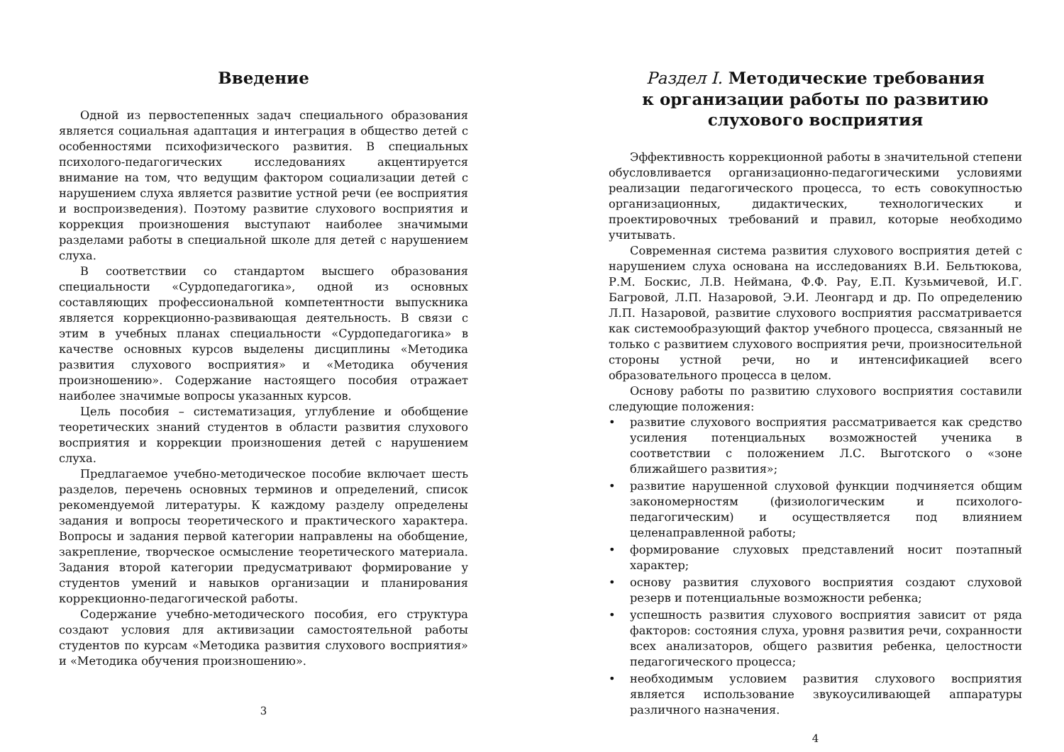Введение
Одной из первостепенных задач специального образования является социальная адаптация и интеграция в общество детей с особенностями психофизического развития. В специальных психолого-педагогических исследованиях акцентируется внимание на том, что ведущим фактором социализации детей с нарушением слуха является развитие устной речи (ее восприятия и воспроизведения). Поэтому развитие слухового восприятия и коррекция произношения выступают наиболее значимыми разделами работы в специальной школе для детей с нарушением слуха.
В соответствии со стандартом высшего образования специальности «Сурдопедагогика», одной из основных составляющих профессиональной компетентности выпускника является коррекционно-развивающая деятельность. В связи с этим в учебных планах специальности «Сурдопедагогика» в качестве основных курсов выделены дисциплины «Методика развития слухового восприятия» и «Методика обучения произношению». Содержание настоящего пособия отражает наиболее значимые вопросы указанных курсов.
Цель пособия – систематизация, углубление и обобщение теоретических знаний студентов в области развития слухового восприятия и коррекции произношения детей с нарушением слуха.
Предлагаемое учебно-методическое пособие включает шесть разделов, перечень основных терминов и определений, список рекомендуемой литературы. К каждому разделу определены задания и вопросы теоретического и практического характера. Вопросы и задания первой категории направлены на обобщение, закрепление, творческое осмысление теоретического материала. Задания второй категории предусматривают формирование у студентов умений и навыков организации и планирования коррекционно-педагогической работы.
Содержание учебно-методического пособия, его структура создают условия для активизации самостоятельной работы студентов по курсам «Методика развития слухового восприятия» и «Методика обучения произношению».
3
Раздел I. Методические требования
к организации работы по развитию
слухового восприятия
Эффективность коррекционной работы в значительной степени обусловливается организационно-педагогическими условиями реализации педагогического процесса, то есть совокупностью организационных, дидактических, технологических и проектировочных требований и правил, которые необходимо учитывать.
Современная система развития слухового восприятия детей с нарушением слуха основана на исследованиях В.И. Бельтюкова, Р.М. Боскис, Л.В. Неймана, Ф.Ф. Рау, Е.П. Кузьмичевой, И.Г. Багровой, Л.П. Назаровой, Э.И. Леонгард и др. По определению Л.П. Назаровой, развитие слухового восприятия рассматривается как системообразующий фактор учебного процесса, связанный не только с развитием слухового восприятия речи, произносительной стороны устной речи, но и интенсификацией всего образовательного процесса в целом.
Основу работы по развитию слухового восприятия составили следующие положения:
• развитие слухового восприятия рассматривается как средство усиления потенциальных возможностей ученика в соответствии с положением Л.С. Выготского о «зоне ближайшего развития»;
• развитие нарушенной слуховой функции подчиняется общим закономерностям (физиологическим и психолого-педагогическим) и осуществляется под влиянием целенаправленной работы;
• формирование слуховых представлений носит поэтапный характер;
• основу развития слухового восприятия создают слуховой резерв и потенциальные возможности ребенка;
• успешность развития слухового восприятия зависит от ряда факторов: состояния слуха, уровня развития речи, сохранности всех анализаторов, общего развития ребенка, целостности педагогического процесса;
• необходимым условием развития слухового восприятия является использование звукоусиливающей аппаратуры различного назначения.
4